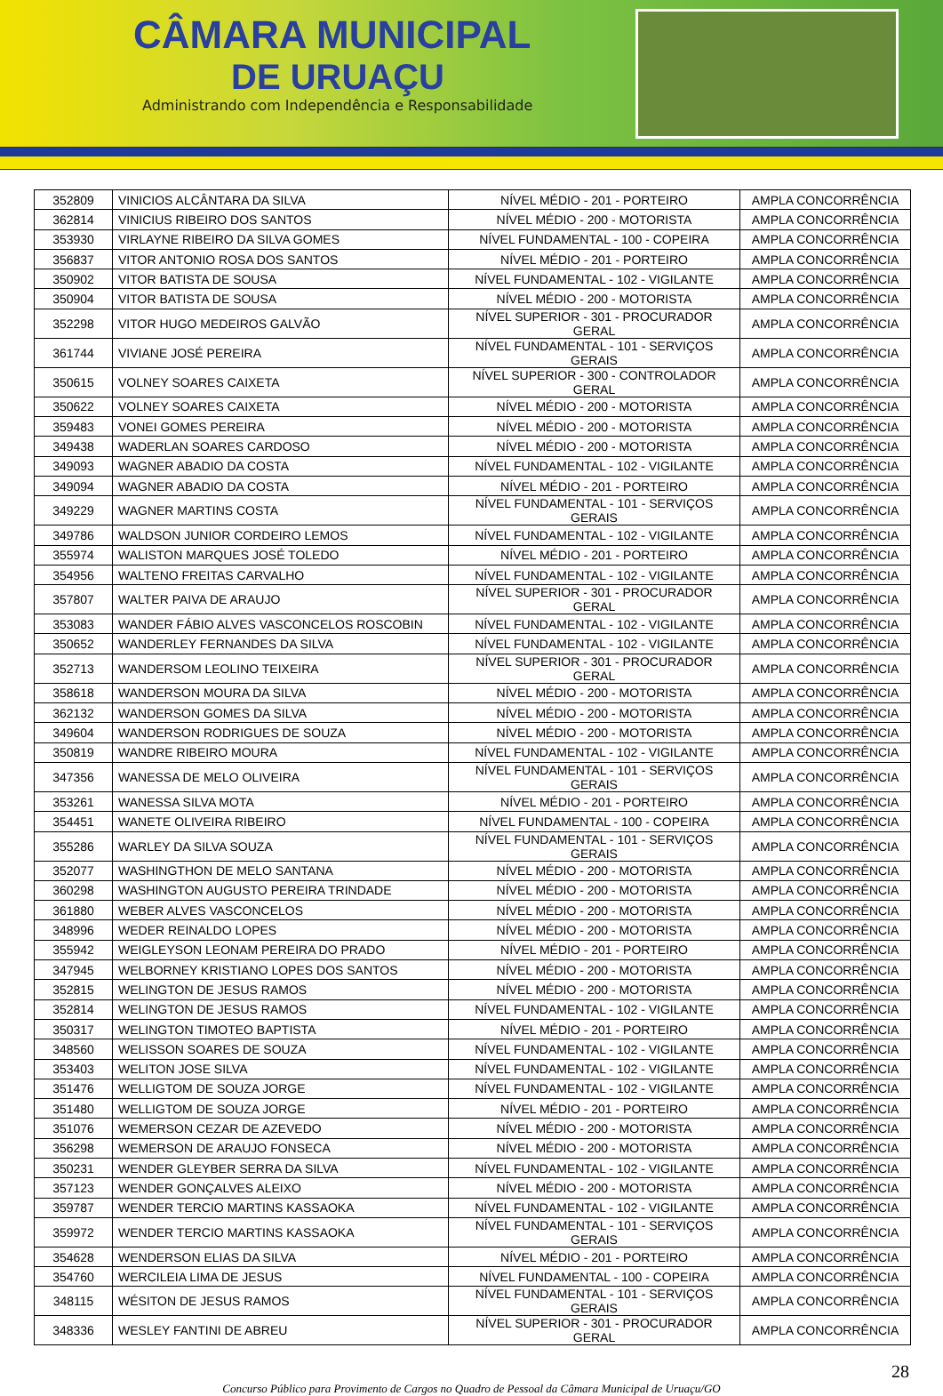CÂMARA MUNICIPAL
DE URUAÇU
Administrando com Independência e Responsabilidade
| 352809 | VINICIOS ALCÂNTARA DA SILVA | NÍVEL MÉDIO - 201 - PORTEIRO | AMPLA CONCORRÊNCIA |
| 362814 | VINICIUS RIBEIRO DOS SANTOS | NÍVEL MÉDIO - 200 - MOTORISTA | AMPLA CONCORRÊNCIA |
| 353930 | VIRLAYNE RIBEIRO DA SILVA GOMES | NÍVEL FUNDAMENTAL - 100 - COPEIRA | AMPLA CONCORRÊNCIA |
| 356837 | VITOR ANTONIO ROSA DOS SANTOS | NÍVEL MÉDIO - 201 - PORTEIRO | AMPLA CONCORRÊNCIA |
| 350902 | VITOR BATISTA DE SOUSA | NÍVEL FUNDAMENTAL - 102 - VIGILANTE | AMPLA CONCORRÊNCIA |
| 350904 | VITOR BATISTA DE SOUSA | NÍVEL MÉDIO - 200 - MOTORISTA | AMPLA CONCORRÊNCIA |
| 352298 | VITOR HUGO MEDEIROS GALVÃO | NÍVEL SUPERIOR - 301 - PROCURADOR GERAL | AMPLA CONCORRÊNCIA |
| 361744 | VIVIANE JOSÉ PEREIRA | NÍVEL FUNDAMENTAL - 101 - SERVIÇOS GERAIS | AMPLA CONCORRÊNCIA |
| 350615 | VOLNEY SOARES CAIXETA | NÍVEL SUPERIOR - 300 - CONTROLADOR GERAL | AMPLA CONCORRÊNCIA |
| 350622 | VOLNEY SOARES CAIXETA | NÍVEL MÉDIO - 200 - MOTORISTA | AMPLA CONCORRÊNCIA |
| 359483 | VONEI GOMES PEREIRA | NÍVEL MÉDIO - 200 - MOTORISTA | AMPLA CONCORRÊNCIA |
| 349438 | WADERLAN SOARES CARDOSO | NÍVEL MÉDIO - 200 - MOTORISTA | AMPLA CONCORRÊNCIA |
| 349093 | WAGNER ABADIO DA COSTA | NÍVEL FUNDAMENTAL - 102 - VIGILANTE | AMPLA CONCORRÊNCIA |
| 349094 | WAGNER ABADIO DA COSTA | NÍVEL MÉDIO - 201 - PORTEIRO | AMPLA CONCORRÊNCIA |
| 349229 | WAGNER MARTINS COSTA | NÍVEL FUNDAMENTAL - 101 - SERVIÇOS GERAIS | AMPLA CONCORRÊNCIA |
| 349786 | WALDSON JUNIOR CORDEIRO LEMOS | NÍVEL FUNDAMENTAL - 102 - VIGILANTE | AMPLA CONCORRÊNCIA |
| 355974 | WALISTON MARQUES JOSÉ TOLEDO | NÍVEL MÉDIO - 201 - PORTEIRO | AMPLA CONCORRÊNCIA |
| 354956 | WALTENO FREITAS CARVALHO | NÍVEL FUNDAMENTAL - 102 - VIGILANTE | AMPLA CONCORRÊNCIA |
| 357807 | WALTER PAIVA DE ARAUJO | NÍVEL SUPERIOR - 301 - PROCURADOR GERAL | AMPLA CONCORRÊNCIA |
| 353083 | WANDER FÁBIO ALVES VASCONCELOS ROSCOBIN | NÍVEL FUNDAMENTAL - 102 - VIGILANTE | AMPLA CONCORRÊNCIA |
| 350652 | WANDERLEY FERNANDES DA SILVA | NÍVEL FUNDAMENTAL - 102 - VIGILANTE | AMPLA CONCORRÊNCIA |
| 352713 | WANDERSOM LEOLINO TEIXEIRA | NÍVEL SUPERIOR - 301 - PROCURADOR GERAL | AMPLA CONCORRÊNCIA |
| 358618 | WANDERSON MOURA DA SILVA | NÍVEL MÉDIO - 200 - MOTORISTA | AMPLA CONCORRÊNCIA |
| 362132 | WANDERSON GOMES DA SILVA | NÍVEL MÉDIO - 200 - MOTORISTA | AMPLA CONCORRÊNCIA |
| 349604 | WANDERSON RODRIGUES DE SOUZA | NÍVEL MÉDIO - 200 - MOTORISTA | AMPLA CONCORRÊNCIA |
| 350819 | WANDRE RIBEIRO MOURA | NÍVEL FUNDAMENTAL - 102 - VIGILANTE | AMPLA CONCORRÊNCIA |
| 347356 | WANESSA DE MELO OLIVEIRA | NÍVEL FUNDAMENTAL - 101 - SERVIÇOS GERAIS | AMPLA CONCORRÊNCIA |
| 353261 | WANESSA SILVA MOTA | NÍVEL MÉDIO - 201 - PORTEIRO | AMPLA CONCORRÊNCIA |
| 354451 | WANETE OLIVEIRA RIBEIRO | NÍVEL FUNDAMENTAL - 100 - COPEIRA | AMPLA CONCORRÊNCIA |
| 355286 | WARLEY DA SILVA SOUZA | NÍVEL FUNDAMENTAL - 101 - SERVIÇOS GERAIS | AMPLA CONCORRÊNCIA |
| 352077 | WASHINGTHON DE MELO SANTANA | NÍVEL MÉDIO - 200 - MOTORISTA | AMPLA CONCORRÊNCIA |
| 360298 | WASHINGTON AUGUSTO PEREIRA TRINDADE | NÍVEL MÉDIO - 200 - MOTORISTA | AMPLA CONCORRÊNCIA |
| 361880 | WEBER ALVES VASCONCELOS | NÍVEL MÉDIO - 200 - MOTORISTA | AMPLA CONCORRÊNCIA |
| 348996 | WEDER REINALDO LOPES | NÍVEL MÉDIO - 200 - MOTORISTA | AMPLA CONCORRÊNCIA |
| 355942 | WEIGLEYSON LEONAM PEREIRA DO PRADO | NÍVEL MÉDIO - 201 - PORTEIRO | AMPLA CONCORRÊNCIA |
| 347945 | WELBORNEY KRISTIANO LOPES DOS SANTOS | NÍVEL MÉDIO - 200 - MOTORISTA | AMPLA CONCORRÊNCIA |
| 352815 | WELINGTON DE JESUS RAMOS | NÍVEL MÉDIO - 200 - MOTORISTA | AMPLA CONCORRÊNCIA |
| 352814 | WELINGTON DE JESUS RAMOS | NÍVEL FUNDAMENTAL - 102 - VIGILANTE | AMPLA CONCORRÊNCIA |
| 350317 | WELINGTON TIMOTEO BAPTISTA | NÍVEL MÉDIO - 201 - PORTEIRO | AMPLA CONCORRÊNCIA |
| 348560 | WELISSON SOARES DE SOUZA | NÍVEL FUNDAMENTAL - 102 - VIGILANTE | AMPLA CONCORRÊNCIA |
| 353403 | WELITON JOSE SILVA | NÍVEL FUNDAMENTAL - 102 - VIGILANTE | AMPLA CONCORRÊNCIA |
| 351476 | WELLIGTOM DE SOUZA JORGE | NÍVEL FUNDAMENTAL - 102 - VIGILANTE | AMPLA CONCORRÊNCIA |
| 351480 | WELLIGTOM DE SOUZA JORGE | NÍVEL MÉDIO - 201 - PORTEIRO | AMPLA CONCORRÊNCIA |
| 351076 | WEMERSON CEZAR DE AZEVEDO | NÍVEL MÉDIO - 200 - MOTORISTA | AMPLA CONCORRÊNCIA |
| 356298 | WEMERSON DE ARAUJO FONSECA | NÍVEL MÉDIO - 200 - MOTORISTA | AMPLA CONCORRÊNCIA |
| 350231 | WENDER GLEYBER SERRA DA SILVA | NÍVEL FUNDAMENTAL - 102 - VIGILANTE | AMPLA CONCORRÊNCIA |
| 357123 | WENDER GONÇALVES ALEIXO | NÍVEL MÉDIO - 200 - MOTORISTA | AMPLA CONCORRÊNCIA |
| 359787 | WENDER TERCIO MARTINS KASSAOKA | NÍVEL FUNDAMENTAL - 102 - VIGILANTE | AMPLA CONCORRÊNCIA |
| 359972 | WENDER TERCIO MARTINS KASSAOKA | NÍVEL FUNDAMENTAL - 101 - SERVIÇOS GERAIS | AMPLA CONCORRÊNCIA |
| 354628 | WENDERSON ELIAS DA SILVA | NÍVEL MÉDIO - 201 - PORTEIRO | AMPLA CONCORRÊNCIA |
| 354760 | WERCILEIA LIMA DE JESUS | NÍVEL FUNDAMENTAL - 100 - COPEIRA | AMPLA CONCORRÊNCIA |
| 348115 | WÉSITON DE JESUS RAMOS | NÍVEL FUNDAMENTAL - 101 - SERVIÇOS GERAIS | AMPLA CONCORRÊNCIA |
| 348336 | WESLEY FANTINI DE ABREU | NÍVEL SUPERIOR - 301 - PROCURADOR GERAL | AMPLA CONCORRÊNCIA |
28
Concurso Público para Provimento de Cargos no Quadro de Pessoal da Câmara Municipal de Uruaçu/GO